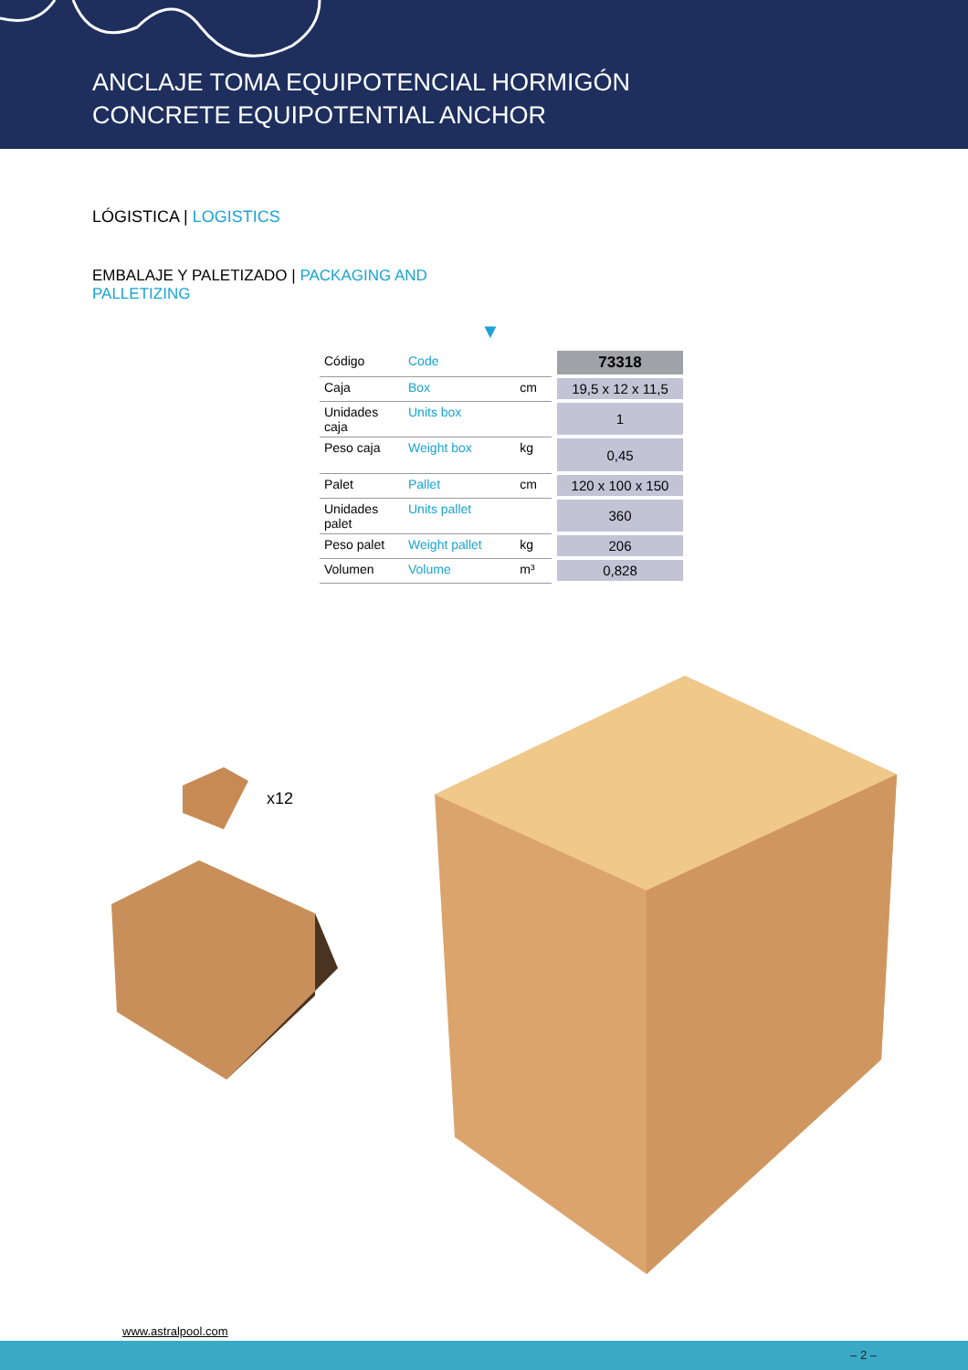ANCLAJE TOMA EQUIPOTENCIAL HORMIGÓN
CONCRETE EQUIPOTENTIAL ANCHOR
LÓGISTICA | LOGISTICS
EMBALAJE Y PALETIZADO | PACKAGING AND
PALLETIZING
▼
| Código | Code | | 73318 |
| Caja | Box | cm | 19,5 x 12 x 11,5 |
| Unidades caja | Units box | | 1 |
| Peso caja | Weight box | kg | 0,45 |
| Palet | Pallet | cm | 120 x 100 x 150 |
| Unidades palet | Units pallet | | 360 |
| Peso palet | Weight pallet | kg | 206 |
| Volumen | Volume | m³ | 0,828 |
x12
www.astralpool.com
– 2 –